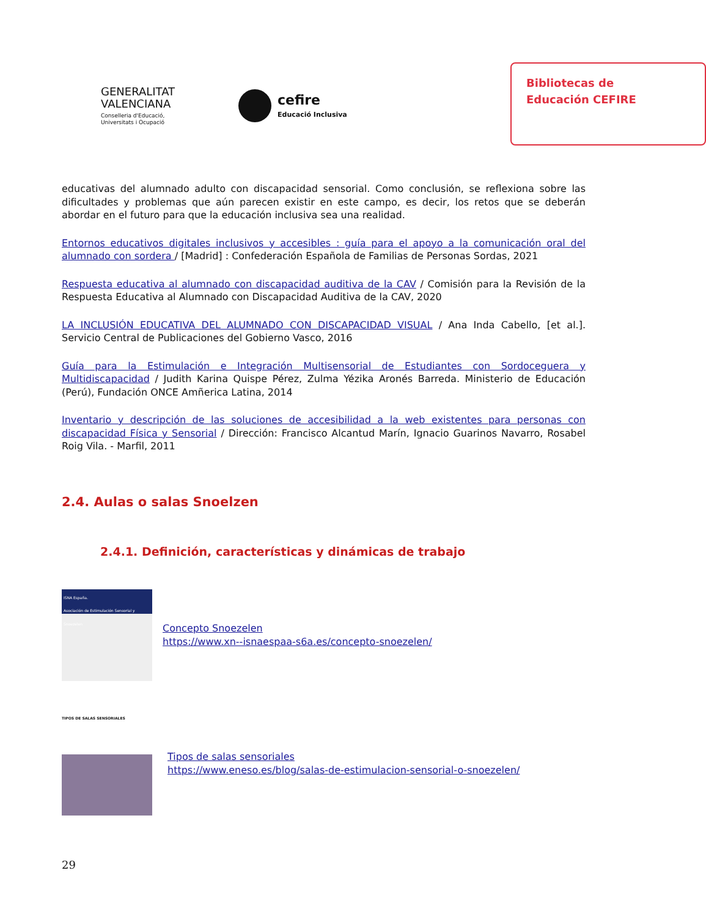GENERALITAT
VALENCIANA
Conselleria d'Educació,
Universitats i Ocupació
cefire
Educació Inclusiva
Bibliotecas de
Educación CEFIRE
educativas del alumnado adulto con discapacidad sensorial. Como conclusión, se reflexiona sobre las dificultades y problemas que aún parecen existir en este campo, es decir, los retos que se deberán abordar en el futuro para que la educación inclusiva sea una realidad.
Entornos educativos digitales inclusivos y accesibles : guía para el apoyo a la comunicación oral del alumnado con sordera / [Madrid] : Confederación Española de Familias de Personas Sordas, 2021
Respuesta educativa al alumnado con discapacidad auditiva de la CAV / Comisión para la Revisión de la Respuesta Educativa al Alumnado con Discapacidad Auditiva de la CAV, 2020
LA INCLUSIÓN EDUCATIVA DEL ALUMNADO CON DISCAPACIDAD VISUAL / Ana Inda Cabello, [et al.]. Servicio Central de Publicaciones del Gobierno Vasco, 2016
Guía para la Estimulación e Integración Multisensorial de Estudiantes con Sordoceguera y Multidiscapacidad / Judith Karina Quispe Pérez, Zulma Yézika Aronés Barreda. Ministerio de Educación (Perú), Fundación ONCE Amñerica Latina, 2014
Inventario y descripción de las soluciones de accesibilidad a la web existentes para personas con discapacidad Física y Sensorial / Dirección: Francisco Alcantud Marín, Ignacio Guarinos Navarro, Rosabel Roig Vila. - Marfil, 2011
2.4. Aulas o salas Snoelzen
2.4.1. Definición, características y dinámicas de trabajo
ISNA España.
Asociación de Estimulación Sensorial y Snoezelen
Concepto Snoezelen
https://www.xn--isnaespaa-s6a.es/concepto-snoezelen/
TIPOS DE SALAS SENSORIALES
Tipos de salas sensoriales
https://www.eneso.es/blog/salas-de-estimulacion-sensorial-o-snoezelen/
29